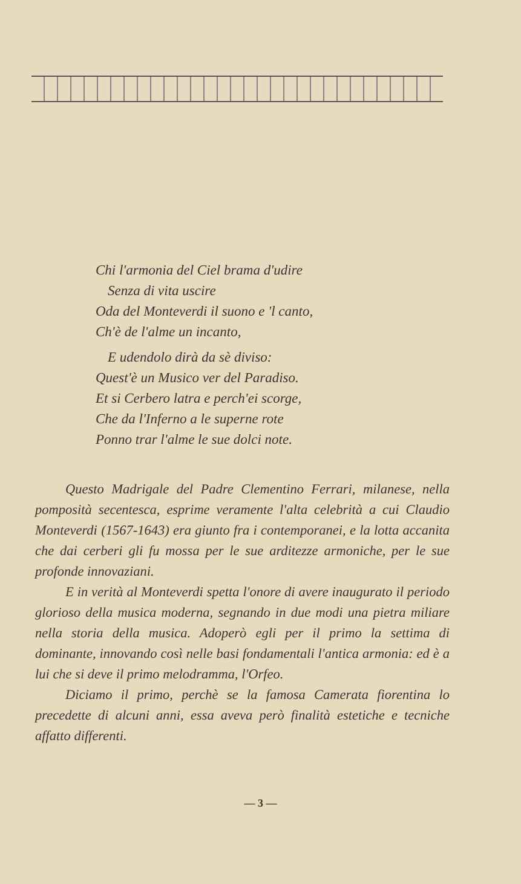Chi l'armonia del Ciel brama d'udire
Senza di vita uscire
Oda del Monteverdi il suono e 'l canto,
Ch'è de l'alme un incanto,
E udendolo dirà da sè diviso:
Quest'è un Musico ver del Paradiso.
Et si Cerbero latra e perch'ei scorge,
Che da l'Inferno a le superne rote
Ponno trar l'alme le sue dolci note.
Questo Madrigale del Padre Clementino Ferrari, milanese, nella pomposità secentesca, esprime veramente l'alta celebrità a cui Claudio Monteverdi (1567-1643) era giunto fra i contemporanei, e la lotta accanita che dai cerberi gli fu mossa per le sue arditezze armoniche, per le sue profonde innovaziani.
E in verità al Monteverdi spetta l'onore di avere inaugurato il periodo glorioso della musica moderna, segnando in due modi una pietra miliare nella storia della musica. Adoperò egli per il primo la settima di dominante, innovando così nelle basi fondamentali l'antica armonia: ed è a lui che si deve il primo melodramma, l'Orfeo.
Diciamo il primo, perchè se la famosa Camerata fiorentina lo precedette di alcuni anni, essa aveva però finalità estetiche e tecniche affatto differenti.
— 3 —